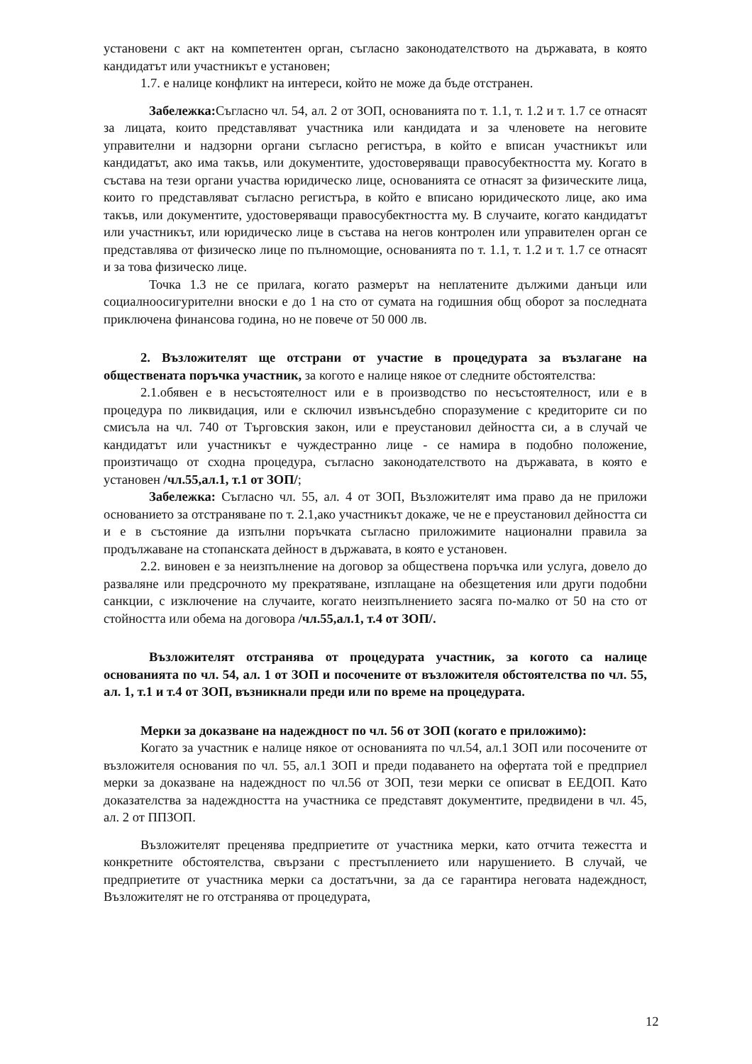установени с акт на компетентен орган, съгласно законодателството на държавата, в която кандидатът или участникът е установен;
1.7. е налице конфликт на интереси, който не може да бъде отстранен.
Забележка: Съгласно чл. 54, ал. 2 от ЗОП, основанията по т. 1.1, т. 1.2 и т. 1.7 се отнасят за лицата, които представляват участника или кандидата и за членовете на неговите управителни и надзорни органи съгласно регистъра, в който е вписан участникът или кандидатът, ако има такъв, или документите, удостоверяващи правосубектността му. Когато в състава на тези органи участва юридическо лице, основанията се отнасят за физическите лица, които го представляват съгласно регистъра, в който е вписано юридическото лице, ако има такъв, или документите, удостоверяващи правосубектността му. В случаите, когато кандидатът или участникът, или юридическо лице в състава на негов контролен или управителен орган се представлява от физическо лице по пълномощие, основанията по т. 1.1, т. 1.2 и т. 1.7 се отнасят и за това физическо лице.
Точка 1.3 не се прилага, когато размерът на неплатените дължими данъци или социалноосигурителни вноски е до 1 на сто от сумата на годишния общ оборот за последната приключена финансова година, но не повече от 50 000 лв.
2. Възложителят ще отстрани от участие в процедурата за възлагане на обществената поръчка участник, за когото е налице някое от следните обстоятелства:
2.1.обявен е в несъстоятелност или е в производство по несъстоятелност, или е в процедура по ликвидация, или е сключил извънсъдебно споразумение с кредиторите си по смисъла на чл. 740 от Търговския закон, или е преустановил дейността си, а в случай че кандидатът или участникът е чуждестранно лице - се намира в подобно положение, произтичащо от сходна процедура, съгласно законодателството на държавата, в която е установен /чл.55,ал.1, т.1 от ЗОП/;
Забележка: Съгласно чл. 55, ал. 4 от ЗОП, Възложителят има право да не приложи основанието за отстраняване по т. 2.1,ако участникът докаже, че не е преустановил дейността си и е в състояние да изпълни поръчката съгласно приложимите национални правила за продължаване на стопанската дейност в държавата, в която е установен.
2.2. виновен е за неизпълнение на договор за обществена поръчка или услуга, довело до разваляне или предсрочното му прекратяване, изплащане на обезщетения или други подобни санкции, с изключение на случаите, когато неизпълнението засяга по-малко от 50 на сто от стойността или обема на договора /чл.55,ал.1, т.4 от ЗОП/.
Възложителят отстранява от процедурата участник, за когото са налице основанията по чл. 54, ал. 1 от ЗОП и посочените от възложителя обстоятелства по чл. 55, ал. 1, т.1 и т.4 от ЗОП, възникнали преди или по време на процедурата.
Мерки за доказване на надеждност по чл. 56 от ЗОП (когато е приложимо):
Когато за участник е налице някое от основанията по чл.54, ал.1 ЗОП или посочените от възложителя основания по чл. 55, ал.1 ЗОП и преди подаването на офертата той е предприел мерки за доказване на надеждност по чл.56 от ЗОП, тези мерки се описват в ЕЕДОП. Като доказателства за надеждността на участника се представят документите, предвидени в чл. 45, ал. 2 от ППЗОП.
Възложителят преценява предприетите от участника мерки, като отчита тежестта и конкретните обстоятелства, свързани с престъплението или нарушението. В случай, че предприетите от участника мерки са достатъчни, за да се гарантира неговата надеждност, Възложителят не го отстранява от процедурата,
12